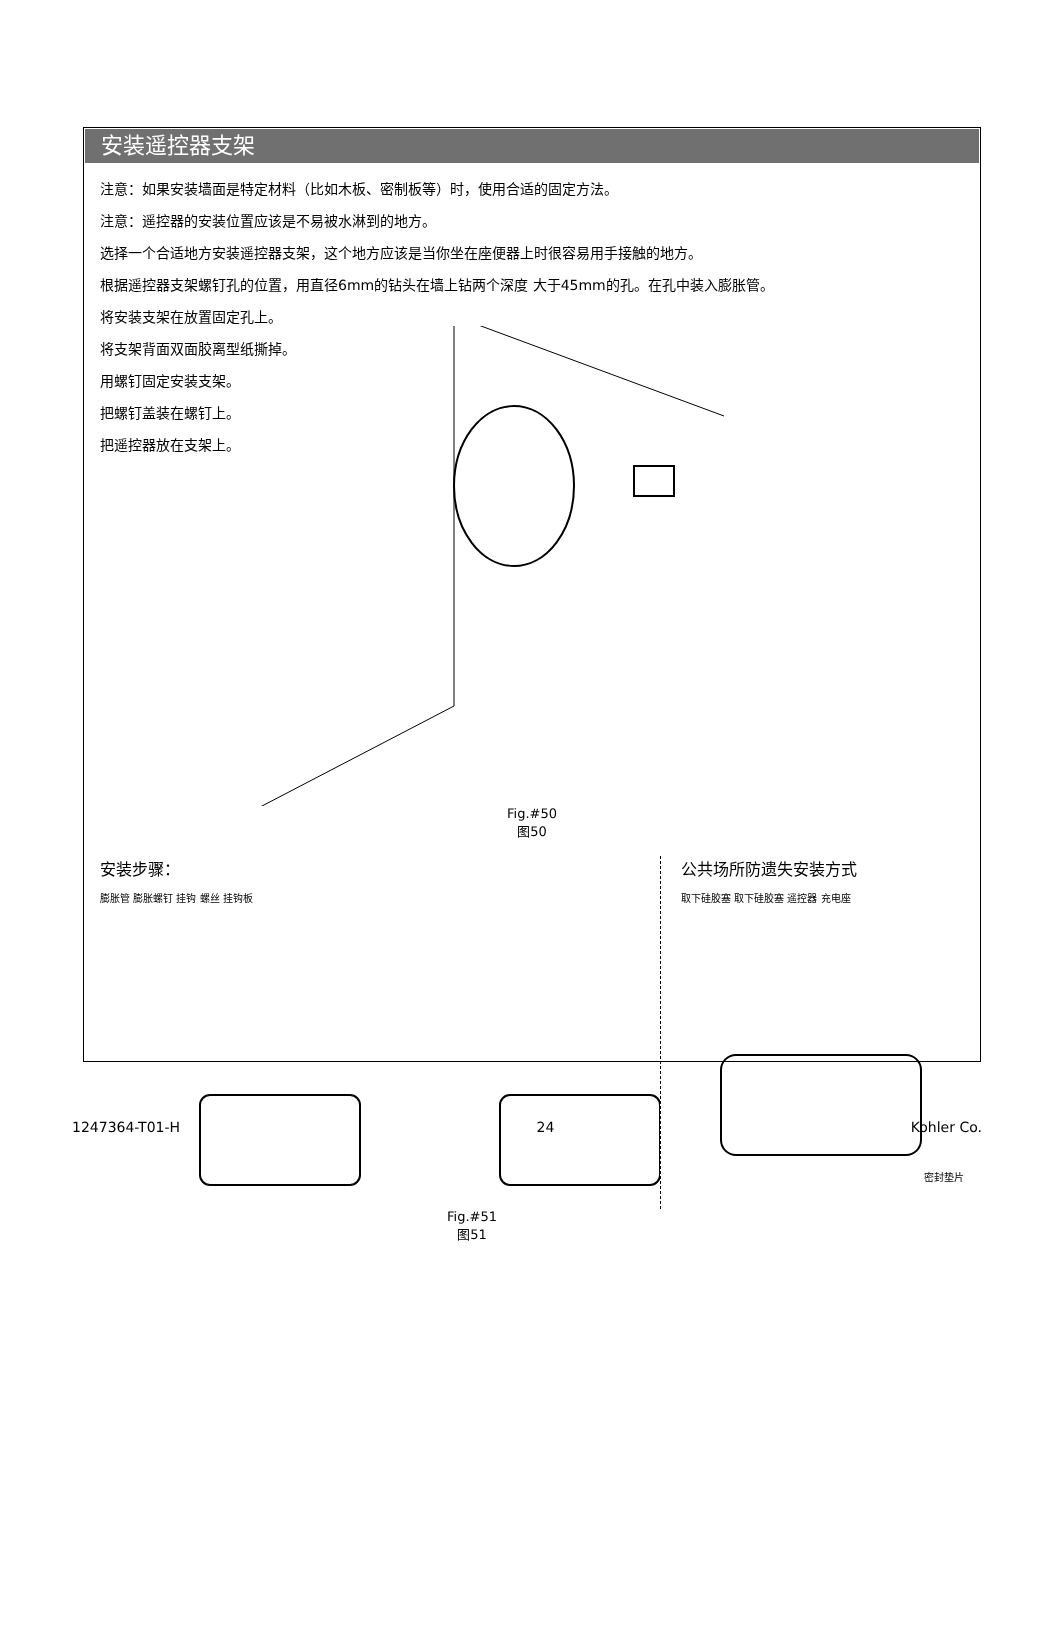安装遥控器支架
注意：如果安装墙面是特定材料（比如木板、密制板等）时，使用合适的固定方法。
注意：遥控器的安装位置应该是不易被水淋到的地方。
选择一个合适地方安装遥控器支架，这个地方应该是当你坐在座便器上时很容易用手接触的地方。
根据遥控器支架螺钉孔的位置，用直径6mm的钻头在墙上钻两个深度 大于45mm的孔。在孔中装入膨胀管。
将安装支架在放置固定孔上。
将支架背面双面胶离型纸撕掉。
用螺钉固定安装支架。
把螺钉盖装在螺钉上。
把遥控器放在支架上。
Fig.#50
图50
安装步骤：
膨胀管 膨胀螺钉 挂钩 螺丝 挂钩板
公共场所防遗失安装方式
取下硅胶塞 取下硅胶塞 遥控器 充电座
密封垫片
Fig.#51
图51
1247364-T01-H 24 Kohler Co.